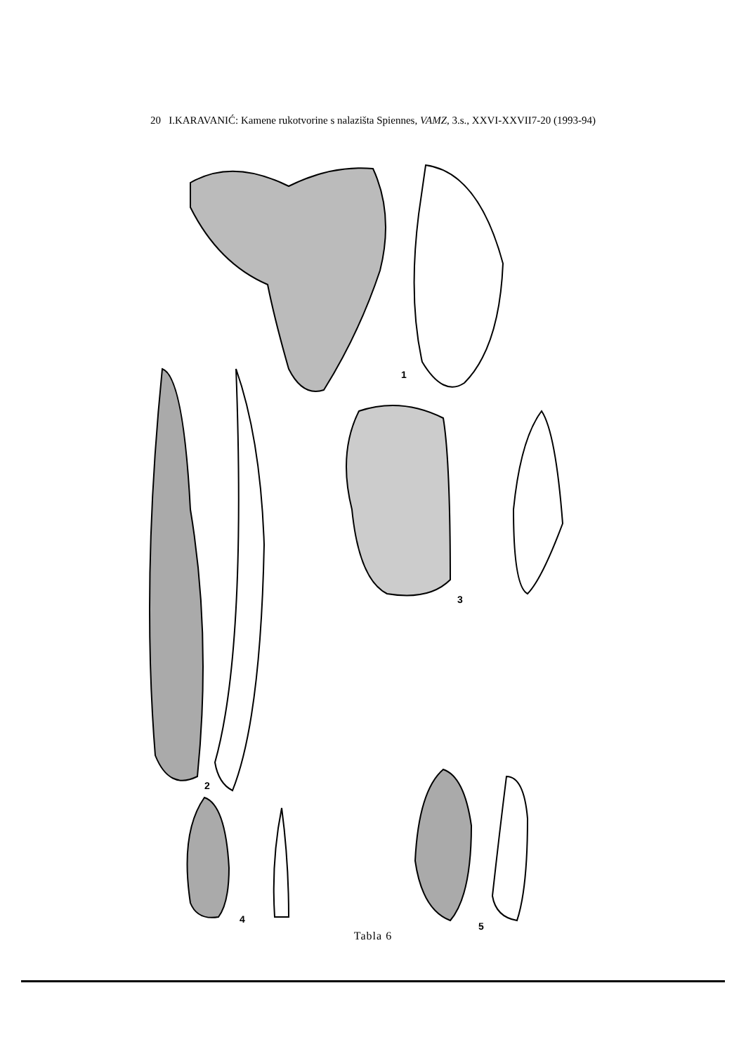20 I.KARAVANIĆ: Kamene rukotvorine s nalazišta Spiennes, VAMZ, 3.s., XXVI-XXVII7-20 (1993-94)
1
2
3
4
5
Tabla 6